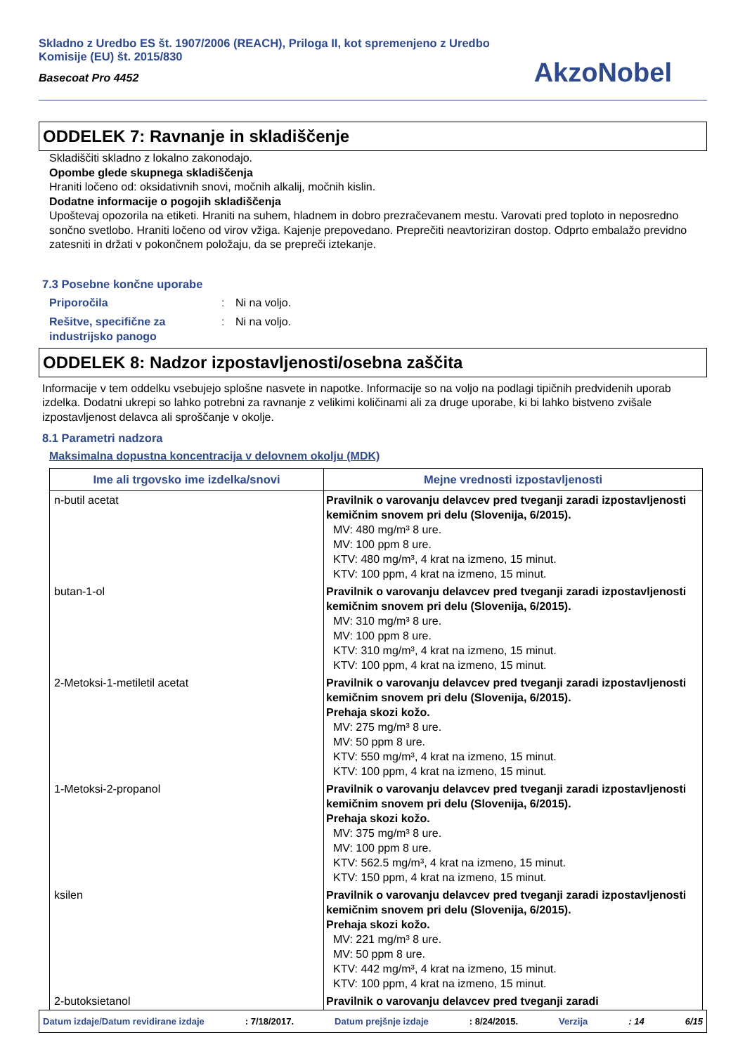Skladno z Uredbo ES št. 1907/2006 (REACH), Priloga II, kot spremenjeno z Uredbo Komisije (EU) št. 2015/830
Basecoat Pro 4452
AkzoNobel
ODDELEK 7: Ravnanje in skladiščenje
Skladiščiti skladno z lokalno zakonodajo.
Opombe glede skupnega skladiščenja
Hraniti ločeno od: oksidativnih snovi, močnih alkalij, močnih kislin.
Dodatne informacije o pogojih skladiščenja
Upoštevaj opozorila na etiketi. Hraniti na suhem, hladnem in dobro prezračevanem mestu. Varovati pred toploto in neposredno sončno svetlobo. Hraniti ločeno od virov vžiga. Kajenje prepovedano. Preprečiti neavtoriziran dostop. Odprto embalažo previdno zatesniti in držati v pokončnem položaju, da se prepreči iztekanje.
7.3 Posebne končne uporabe
Priporočila: Ni na voljo.
Rešitve, specifične za industrijsko panogo: Ni na voljo.
ODDELEK 8: Nadzor izpostavljenosti/osebna zaščita
Informacije v tem oddelku vsebujejo splošne nasvete in napotke. Informacije so na voljo na podlagi tipičnih predvidenih uporab izdelka. Dodatni ukrepi so lahko potrebni za ravnanje z velikimi količinami ali za druge uporabe, ki bi lahko bistveno zvišale izpostavljenost delavca ali sproščanje v okolje.
8.1 Parametri nadzora
Maksimalna dopustna koncentracija v delovnem okolju (MDK)
| Ime ali trgovsko ime izdelka/snovi | Mejne vrednosti izpostavljenosti |
| --- | --- |
| n-butil acetat | Pravilnik o varovanju delavcev pred tveganji zaradi izpostavljenosti kemičnim snovem pri delu (Slovenija, 6/2015). MV: 480 mg/m³ 8 ure. MV: 100 ppm 8 ure. KTV: 480 mg/m³, 4 krat na izmeno, 15 minut. KTV: 100 ppm, 4 krat na izmeno, 15 minut. |
| butan-1-ol | Pravilnik o varovanju delavcev pred tveganji zaradi izpostavljenosti kemičnim snovem pri delu (Slovenija, 6/2015). MV: 310 mg/m³ 8 ure. MV: 100 ppm 8 ure. KTV: 310 mg/m³, 4 krat na izmeno, 15 minut. KTV: 100 ppm, 4 krat na izmeno, 15 minut. |
| 2-Metoksi-1-metiletil acetat | Pravilnik o varovanju delavcev pred tveganji zaradi izpostavljenosti kemičnim snovem pri delu (Slovenija, 6/2015). Prehaja skozi kožo. MV: 275 mg/m³ 8 ure. MV: 50 ppm 8 ure. KTV: 550 mg/m³, 4 krat na izmeno, 15 minut. KTV: 100 ppm, 4 krat na izmeno, 15 minut. |
| 1-Metoksi-2-propanol | Pravilnik o varovanju delavcev pred tveganji zaradi izpostavljenosti kemičnim snovem pri delu (Slovenija, 6/2015). Prehaja skozi kožo. MV: 375 mg/m³ 8 ure. MV: 100 ppm 8 ure. KTV: 562.5 mg/m³, 4 krat na izmeno, 15 minut. KTV: 150 ppm, 4 krat na izmeno, 15 minut. |
| ksilen | Pravilnik o varovanju delavcev pred tveganji zaradi izpostavljenosti kemičnim snovem pri delu (Slovenija, 6/2015). Prehaja skozi kožo. MV: 221 mg/m³ 8 ure. MV: 50 ppm 8 ure. KTV: 442 mg/m³, 4 krat na izmeno, 15 minut. KTV: 100 ppm, 4 krat na izmeno, 15 minut. |
| 2-butoksietanol | Pravilnik o varovanju delavcev pred tveganji zaradi |
Datum izdaje/Datum revidirane izdaje: 7/18/2017. Datum prejšnje izdaje: 8/24/2015. Verzija: 14 6/15